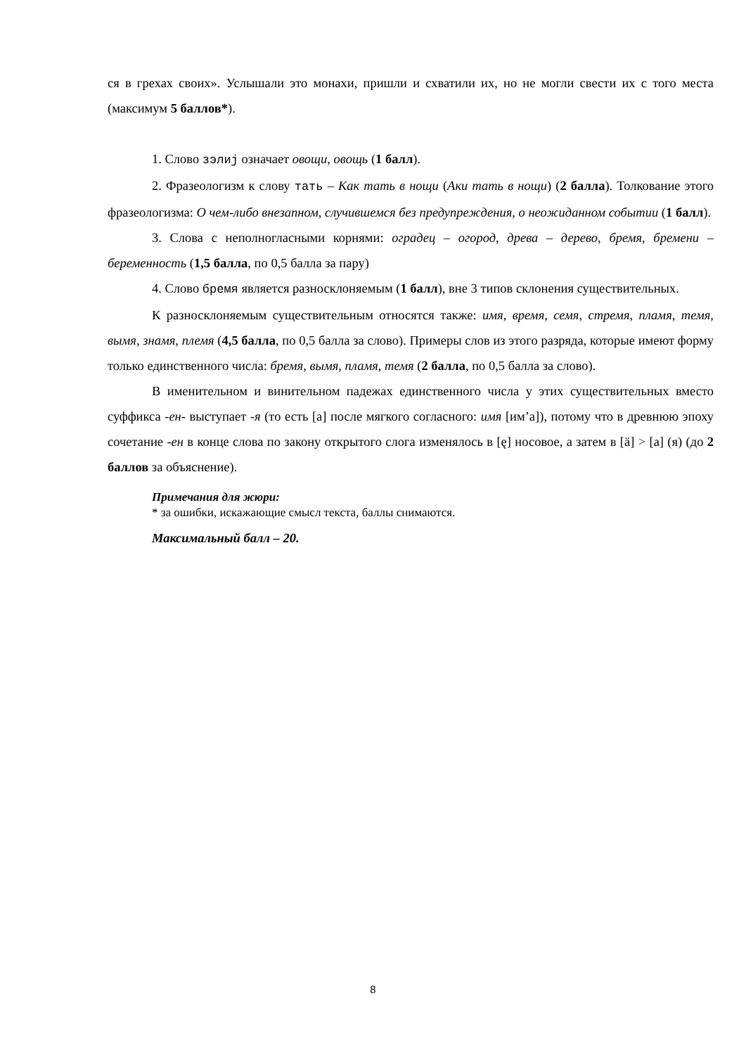ся в грехах своих». Услышали это монахи, пришли и схватили их, но не могли свести их с того места (максимум 5 баллов*).
1. Слово зэлиј означает овощи, овощь (1 балл).
2. Фразеологизм к слову тать – Как тать в нощи (Аки тать в нощи) (2 балла). Толкование этого фразеологизма: О чем-либо внезапном, случившемся без предупреждения, о неожиданном событии (1 балл).
3. Слова с неполногласными корнями: оградец – огород, древа – дерево, бремя, бремени – беременность (1,5 балла, по 0,5 балла за пару)
4. Слово бремя является разносклоняемым (1 балл), вне 3 типов склонения существительных.
К разносклоняемым существительным относятся также: имя, время, семя, стремя, пламя, темя, вымя, знамя, племя (4,5 балла, по 0,5 балла за слово). Примеры слов из этого разряда, которые имеют форму только единственного числа: бремя, вымя, пламя, темя (2 балла, по 0,5 балла за слово).
В именительном и винительном падежах единственного числа у этих существительных вместо суффикса -ен- выступает -я (то есть [а] после мягкого согласного: имя [им’а]), потому что в древнюю эпоху сочетание -ен в конце слова по закону открытого слога изменялось в [ę] носовое, а затем в [ä] > [а] (я) (до 2 баллов за объяснение).
Примечания для жюри:
* за ошибки, искажающие смысл текста, баллы снимаются.
Максимальный балл – 20.
8